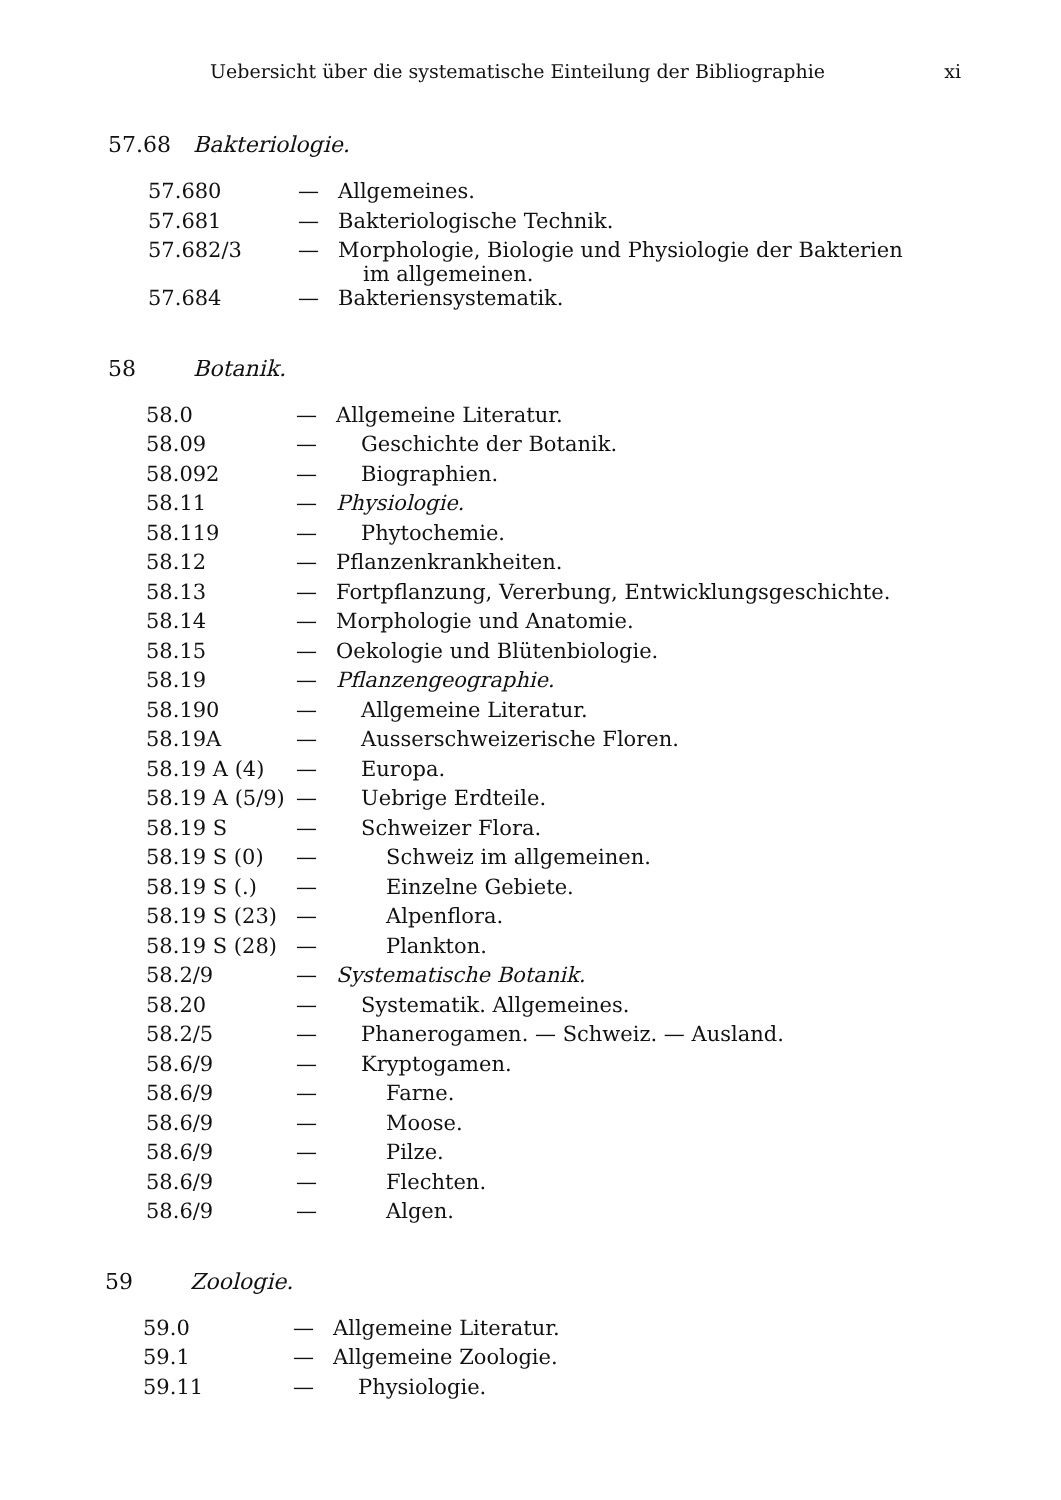Uebersicht über die systematische Einteilung der Bibliographie xi
57.68 Bakteriologie.
| 57.680 | — | Allgemeines. |
| 57.681 | — | Bakteriologische Technik. |
| 57.682/3 | — | Morphologie, Biologie und Physiologie der Bakterien im allgemeinen. |
| 57.684 | — | Bakteriensystematik. |
58 Botanik.
| 58.0 | — | Allgemeine Literatur. |
| 58.09 | — | Geschichte der Botanik. |
| 58.092 | — | Biographien. |
| 58.11 | — | Physiologie. |
| 58.119 | — | Phytochemie. |
| 58.12 | — | Pflanzenkrankheiten. |
| 58.13 | — | Fortpflanzung, Vererbung, Entwicklungsgeschichte. |
| 58.14 | — | Morphologie und Anatomie. |
| 58.15 | — | Oekologie und Blütenbiologie. |
| 58.19 | — | Pflanzengeographie. |
| 58.190 | — | Allgemeine Literatur. |
| 58.19A | — | Ausserschweizerische Floren. |
| 58.19 A (4) | — | Europa. |
| 58.19 A (5/9) | — | Uebrige Erdteile. |
| 58.19 S | — | Schweizer Flora. |
| 58.19 S (0) | — | Schweiz im allgemeinen. |
| 58.19 S (.) | — | Einzelne Gebiete. |
| 58.19 S (23) | — | Alpenflora. |
| 58.19 S (28) | — | Plankton. |
| 58.2/9 | — | Systematische Botanik. |
| 58.20 | — | Systematik. Allgemeines. |
| 58.2/5 | — | Phanerogamen. — Schweiz. — Ausland. |
| 58.6/9 | — | Kryptogamen. |
| 58.6/9 | — | Farne. |
| 58.6/9 | — | Moose. |
| 58.6/9 | — | Pilze. |
| 58.6/9 | — | Flechten. |
| 58.6/9 | — | Algen. |
59 Zoologie.
| 59.0 | — | Allgemeine Literatur. |
| 59.1 | — | Allgemeine Zoologie. |
| 59.11 | — | Physiologie. |